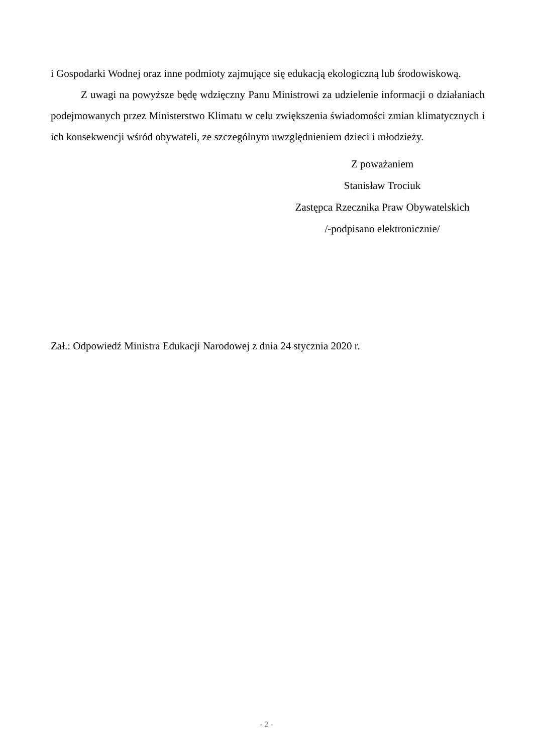i Gospodarki Wodnej oraz inne podmioty zajmujące się edukacją ekologiczną lub środowiskową.
Z uwagi na powyższe będę wdzięczny Panu Ministrowi za udzielenie informacji o działaniach podejmowanych przez Ministerstwo Klimatu w celu zwiększenia świadomości zmian klimatycznych i ich konsekwencji wśród obywateli, ze szczególnym uwzględnieniem dzieci i młodzieży.
Z poważaniem
Stanisław Trociuk
Zastępca Rzecznika Praw Obywatelskich
/-podpisano elektronicznie/
Zał.: Odpowiedź Ministra Edukacji Narodowej z dnia 24 stycznia 2020 r.
- 2 -